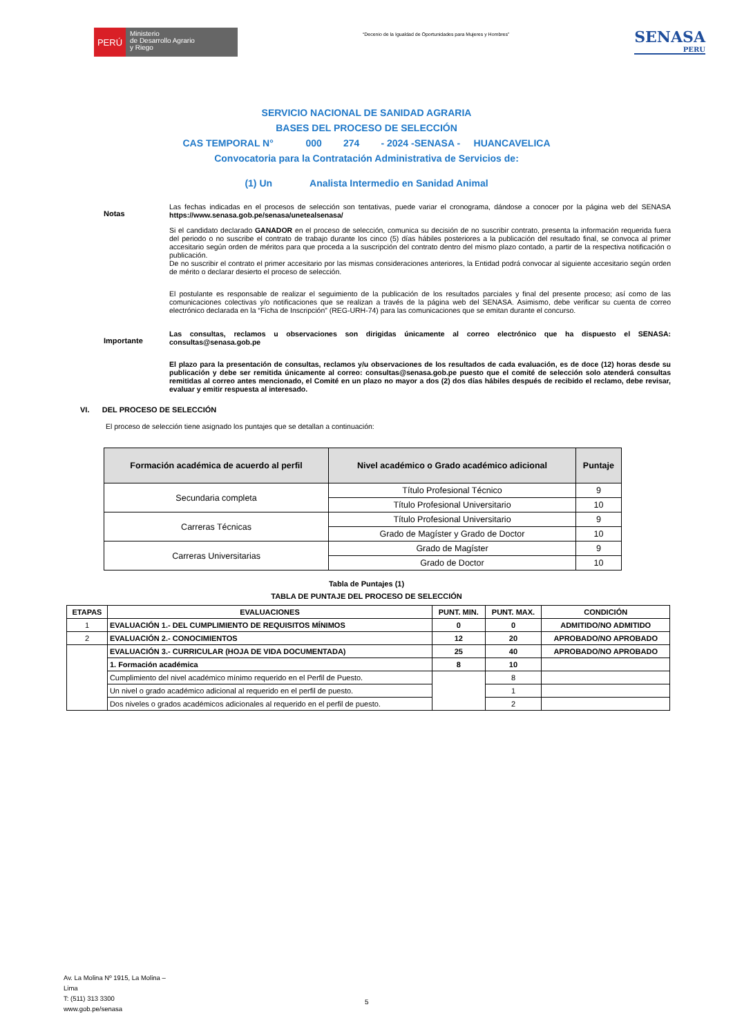PERÚ
Ministerio
de Desarrollo Agrario
y Riego
“Decenio de la Igualdad de Oportunidades para Mujeres y Hombres”
SENASA
PERU
SERVICIO NACIONAL DE SANIDAD AGRARIA
BASES DEL PROCESO DE SELECCIÓN
CAS TEMPORAL N° 000 274 - 2024 -SENASA - HUANCAVELICA
Convocatoria para la Contratación Administrativa de Servicios de:
(1) Un Analista Intermedio en Sanidad Animal
Notas
Las fechas indicadas en el procesos de selección son tentativas, puede variar el cronograma, dándose a conocer por la página web del SENASA https://www.senasa.gob.pe/senasa/unetealsenasa/
Si el candidato declarado GANADOR en el proceso de selección, comunica su decisión de no suscribir contrato, presenta la información requerida fuera del periodo o no suscribe el contrato de trabajo durante los cinco (5) días hábiles posteriores a la publicación del resultado final, se convoca al primer accesitario según orden de méritos para que proceda a la suscripción del contrato dentro del mismo plazo contado, a partir de la respectiva notificación o publicación.
De no suscribir el contrato el primer accesitario por las mismas consideraciones anteriores, la Entidad podrá convocar al siguiente accesitario según orden de mérito o declarar desierto el proceso de selección.
El postulante es responsable de realizar el seguimiento de la publicación de los resultados parciales y final del presente proceso; así como de las comunicaciones colectivas y/o notificaciones que se realizan a través de la página web del SENASA. Asimismo, debe verificar su cuenta de correo electrónico declarada en la “Ficha de Inscripción” (REG-URH-74) para las comunicaciones que se emitan durante el concurso.
Importante
Las consultas, reclamos u observaciones son dirigidas únicamente al correo electrónico que ha dispuesto el SENASA: consultas@senasa.gob.pe
El plazo para la presentación de consultas, reclamos y/u observaciones de los resultados de cada evaluación, es de doce (12) horas desde su publicación y debe ser remitida únicamente al correo: consultas@senasa.gob.pe puesto que el comité de selección solo atenderá consultas remitidas al correo antes mencionado, el Comité en un plazo no mayor a dos (2) dos días hábiles después de recibido el reclamo, debe revisar, evaluar y emitir respuesta al interesado.
VI. DEL PROCESO DE SELECCIÓN
El proceso de selección tiene asignado los puntajes que se detallan a continuación:
| Formación académica de acuerdo al perfil | Nivel académico o Grado académico adicional | Puntaje |
| --- | --- | --- |
| Secundaria completa | Título Profesional Técnico | 9 |
| | Título Profesional Universitario | 10 |
| Carreras Técnicas | Título Profesional Universitario | 9 |
| | Grado de Magíster y Grado de Doctor | 10 |
| Carreras Universitarias | Grado de Magíster | 9 |
| | Grado de Doctor | 10 |
Tabla de Puntajes (1)
TABLA DE PUNTAJE DEL PROCESO DE SELECCIÓN
| ETAPAS | EVALUACIONES | PUNT. MIN. | PUNT. MAX. | CONDICIÓN |
| --- | --- | --- | --- | --- |
| 1 | EVALUACIÓN 1.- DEL CUMPLIMIENTO DE REQUISITOS MÍNIMOS | 0 | 0 | ADMITIDO/NO ADMITIDO |
| 2 | EVALUACIÓN 2.- CONOCIMIENTOS | 12 | 20 | APROBADO/NO APROBADO |
| | EVALUACIÓN 3.- CURRICULAR (HOJA DE VIDA DOCUMENTADA) | 25 | 40 | APROBADO/NO APROBADO |
| | 1. Formación académica | 8 | 10 | |
| | Cumplimiento del nivel académico mínimo requerido en el Perfil de Puesto. | | 8 | |
| | Un nivel o grado académico adicional al requerido en el perfil de puesto. | | 1 | |
| | Dos niveles o grados académicos adicionales al requerido en el perfil de puesto. | | 2 | |
Av. La Molina Nº 1915, La Molina –
Lima
T: (511) 313 3300
www.gob.pe/senasa
5